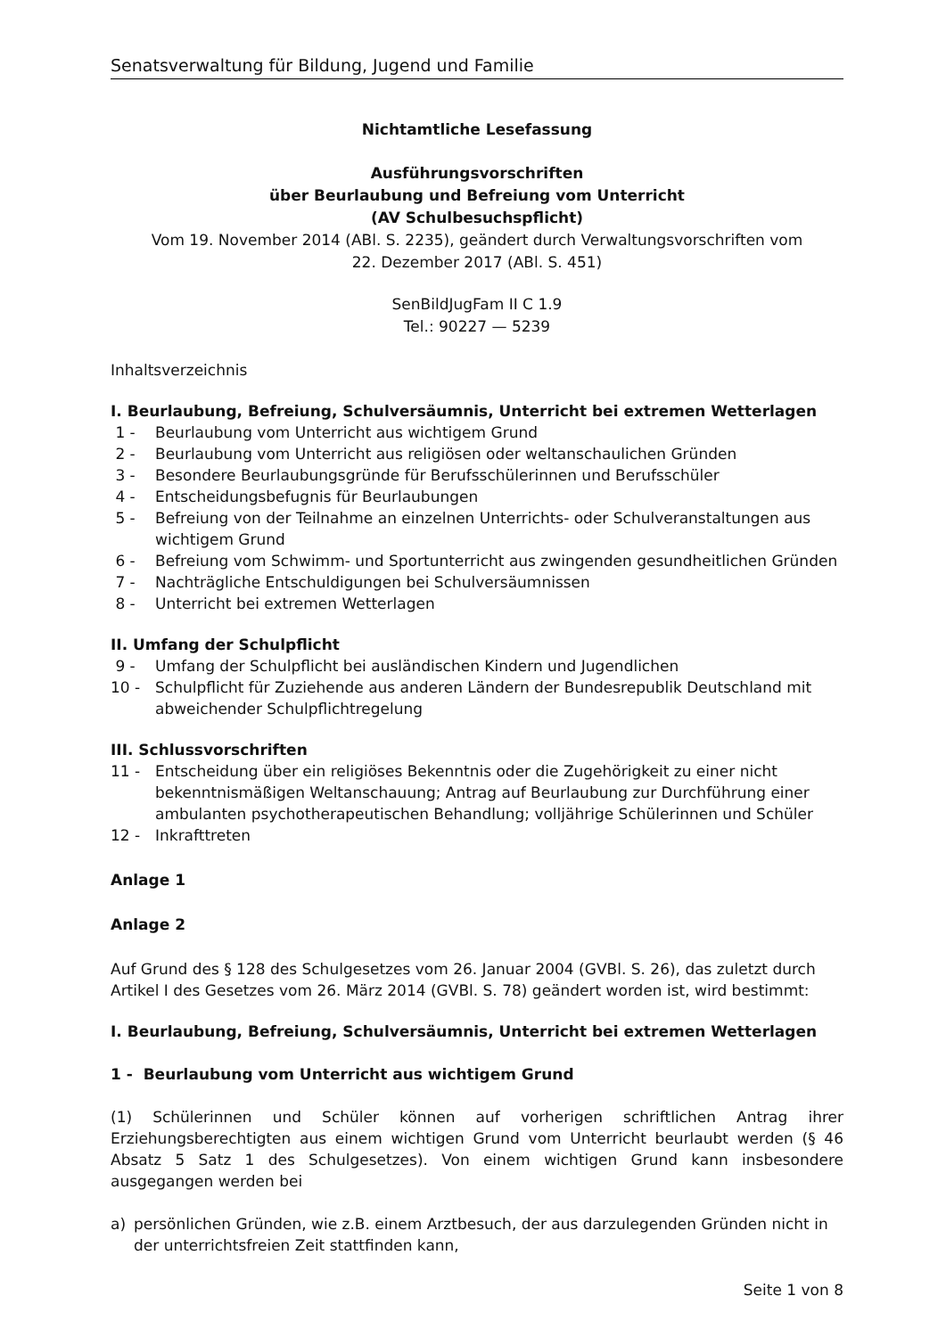Senatsverwaltung für Bildung, Jugend und Familie
Nichtamtliche Lesefassung
Ausführungsvorschriften
über Beurlaubung und Befreiung vom Unterricht
(AV Schulbesuchspflicht)
Vom 19. November 2014 (ABl. S. 2235), geändert durch Verwaltungsvorschriften vom
22. Dezember 2017 (ABl. S. 451)
SenBildJugFam II C 1.9
Tel.: 90227 — 5239
Inhaltsverzeichnis
I. Beurlaubung, Befreiung, Schulversäumnis, Unterricht bei extremen Wetterlagen
1 - Beurlaubung vom Unterricht aus wichtigem Grund
2 - Beurlaubung vom Unterricht aus religiösen oder weltanschaulichen Gründen
3 - Besondere Beurlaubungsgründe für Berufsschülerinnen und Berufsschüler
4 - Entscheidungsbefugnis für Beurlaubungen
5 - Befreiung von der Teilnahme an einzelnen Unterrichts- oder Schulveranstaltungen aus wichtigem Grund
6 - Befreiung vom Schwimm- und Sportunterricht aus zwingenden gesundheitlichen Gründen
7 - Nachträgliche Entschuldigungen bei Schulversäumnissen
8 - Unterricht bei extremen Wetterlagen
II. Umfang der Schulpflicht
9 - Umfang der Schulpflicht bei ausländischen Kindern und Jugendlichen
10 - Schulpflicht für Zuziehende aus anderen Ländern der Bundesrepublik Deutschland mit abweichender Schulpflichtregelung
III. Schlussvorschriften
11 - Entscheidung über ein religiöses Bekenntnis oder die Zugehörigkeit zu einer nicht bekenntnismäßigen Weltanschauung; Antrag auf Beurlaubung zur Durchführung einer ambulanten psychotherapeutischen Behandlung; volljährige Schülerinnen und Schüler
12 - Inkrafttreten
Anlage 1
Anlage 2
Auf Grund des § 128 des Schulgesetzes vom 26. Januar 2004 (GVBl. S. 26), das zuletzt durch Artikel I des Gesetzes vom 26. März 2014 (GVBl. S. 78) geändert worden ist, wird bestimmt:
I. Beurlaubung, Befreiung, Schulversäumnis, Unterricht bei extremen Wetterlagen
1 - Beurlaubung vom Unterricht aus wichtigem Grund
(1) Schülerinnen und Schüler können auf vorherigen schriftlichen Antrag ihrer Erziehungsberechtigten aus einem wichtigen Grund vom Unterricht beurlaubt werden (§ 46 Absatz 5 Satz 1 des Schulgesetzes). Von einem wichtigen Grund kann insbesondere ausgegangen werden bei
a) persönlichen Gründen, wie z.B. einem Arztbesuch, der aus darzulegenden Gründen nicht in der unterrichtsfreien Zeit stattfinden kann,
Seite 1 von 8